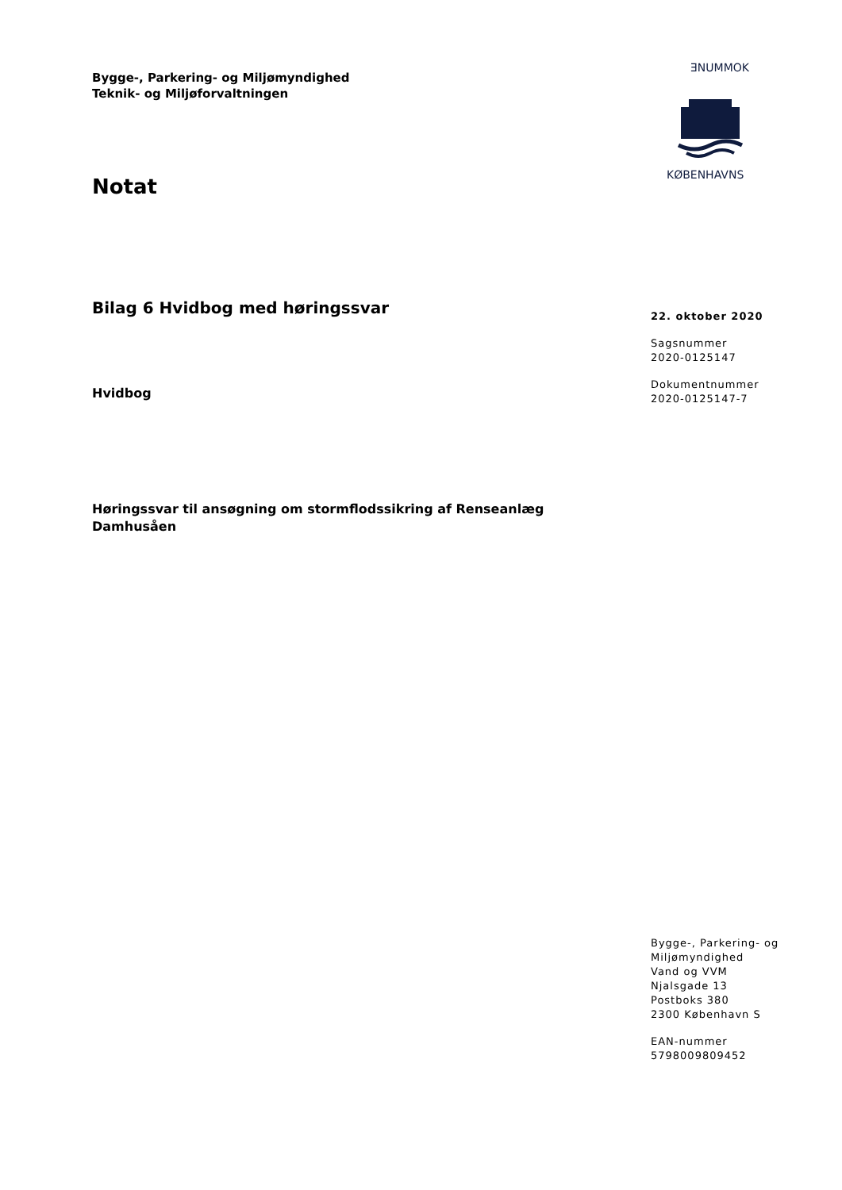Bygge-, Parkering- og Miljømyndighed
Teknik- og Miljøforvaltningen
Notat
Bilag 6 Hvidbog med høringssvar
Hvidbog
Høringssvar til ansøgning om stormflodssikring af Renseanlæg Damhusåen
ƎNUMMOK
KØBENHAVNS
22. oktober 2020
Sagsnummer
2020-0125147
Dokumentnummer
2020-0125147-7
Bygge-, Parkering- og
Miljømyndighed
Vand og VVM
Njalsgade 13
Postboks 380
2300 København S
EAN-nummer
5798009809452